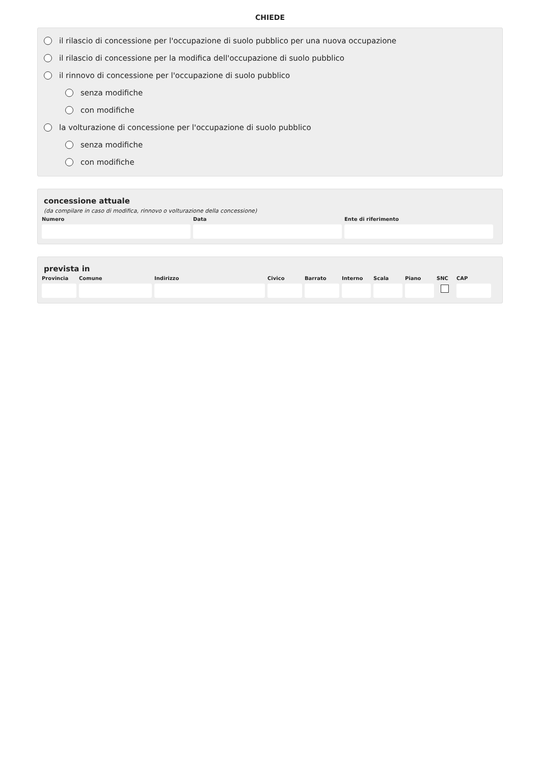CHIEDE
il rilascio di concessione per l'occupazione di suolo pubblico per una nuova occupazione
il rilascio di concessione per la modifica dell'occupazione di suolo pubblico
il rinnovo di concessione per l'occupazione di suolo pubblico
senza modifiche
con modifiche
la volturazione di concessione per l'occupazione di suolo pubblico
senza modifiche
con modifiche
concessione attuale
(da compilare in caso di modifica, rinnovo o volturazione della concessione)
Numero Data Ente di riferimento
prevista in
Provincia
Comune Indirizzo Civico Barrato Interno
Scala Piano SNC CAP